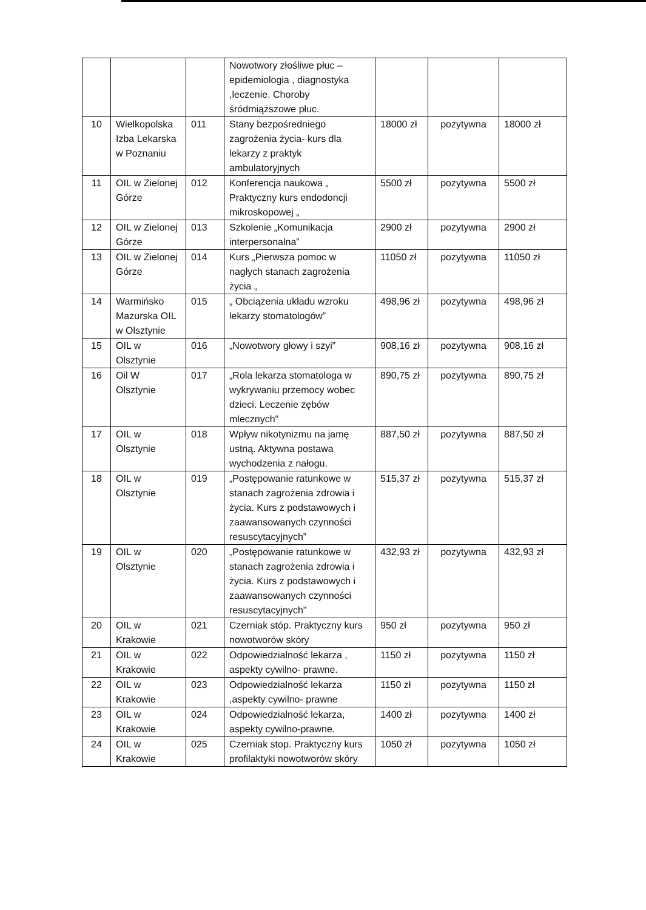| | | | Nowotwory złośliwe płuc – epidemiologia , diagnostyka ,leczenie. Choroby śródmiąższowe płuc. | | | |
| 10 | Wielkopolska Izba Lekarska w Poznaniu | 011 | Stany bezpośredniego zagrożenia życia- kurs dla lekarzy z praktyk ambulatoryjnych | 18000 zł | pozytywna | 18000 zł |
| 11 | OIL w Zielonej Górze | 012 | Konferencja naukowa „ Praktyczny kurs endodoncji mikroskopowej „ | 5500 zł | pozytywna | 5500 zł |
| 12 | OIL w Zielonej Górze | 013 | Szkolenie „Komunikacja interpersonalna” | 2900 zł | pozytywna | 2900 zł |
| 13 | OIL w Zielonej Górze | 014 | Kurs „Pierwsza pomoc w nagłych stanach zagrożenia życia „ | 11050 zł | pozytywna | 11050 zł |
| 14 | Warmińsko Mazurska OIL w Olsztynie | 015 | „ Obciążenia układu wzroku lekarzy stomatologów” | 498,96 zł | pozytywna | 498,96 zł |
| 15 | OIL w Olsztynie | 016 | „Nowotwory głowy i szyi” | 908,16 zł | pozytywna | 908,16 zł |
| 16 | Oil W Olsztynie | 017 | „Rola lekarza stomatologa w wykrywaniu przemocy wobec dzieci. Leczenie zębów mlecznych” | 890,75 zł | pozytywna | 890,75 zł |
| 17 | OIL w Olsztynie | 018 | Wpływ nikotynizmu na jamę ustną. Aktywna postawa wychodzenia z nałogu. | 887,50 zł | pozytywna | 887,50 zł |
| 18 | OIL w Olsztynie | 019 | „Postępowanie ratunkowe w stanach zagrożenia zdrowia i życia. Kurs z podstawowych i zaawansowanych czynności resuscytacyjnych” | 515,37 zł | pozytywna | 515,37 zł |
| 19 | OIL w Olsztynie | 020 | „Postępowanie ratunkowe w stanach zagrożenia zdrowia i życia. Kurs z podstawowych i zaawansowanych czynności resuscytacyjnych” | 432,93 zł | pozytywna | 432,93 zł |
| 20 | OIL w Krakowie | 021 | Czerniak stóp. Praktyczny kurs nowotworów skóry | 950 zł | pozytywna | 950 zł |
| 21 | OIL w Krakowie | 022 | Odpowiedzialność lekarza , aspekty cywilno- prawne. | 1150 zł | pozytywna | 1150 zł |
| 22 | OIL w Krakowie | 023 | Odpowiedzialność lekarza ,aspekty cywilno- prawne | 1150 zł | pozytywna | 1150 zł |
| 23 | OIL w Krakowie | 024 | Odpowiedzialność lekarza, aspekty cywilno-prawne. | 1400 zł | pozytywna | 1400 zł |
| 24 | OIL w Krakowie | 025 | Czerniak stop. Praktyczny kurs profilaktyki nowotworów skóry | 1050 zł | pozytywna | 1050 zł |